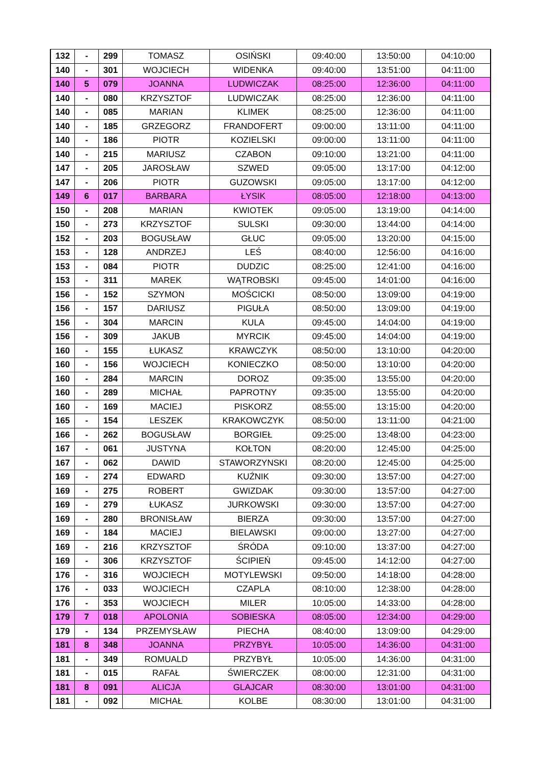| 132 | - | 299 | TOMASZ | OSIŃSKI | 09:40:00 | 13:50:00 | 04:10:00 |
| 140 | - | 301 | WOJCIECH | WIDENKA | 09:40:00 | 13:51:00 | 04:11:00 |
| 140 | 5 | 079 | JOANNA | LUDWICZAK | 08:25:00 | 12:36:00 | 04:11:00 |
| 140 | - | 080 | KRZYSZTOF | LUDWICZAK | 08:25:00 | 12:36:00 | 04:11:00 |
| 140 | - | 085 | MARIAN | KLIMEK | 08:25:00 | 12:36:00 | 04:11:00 |
| 140 | - | 185 | GRZEGORZ | FRANDOFERT | 09:00:00 | 13:11:00 | 04:11:00 |
| 140 | - | 186 | PIOTR | KOZIELSKI | 09:00:00 | 13:11:00 | 04:11:00 |
| 140 | - | 215 | MARIUSZ | CZABON | 09:10:00 | 13:21:00 | 04:11:00 |
| 147 | - | 205 | JAROSŁAW | SZWED | 09:05:00 | 13:17:00 | 04:12:00 |
| 147 | - | 206 | PIOTR | GUZOWSKI | 09:05:00 | 13:17:00 | 04:12:00 |
| 149 | 6 | 017 | BARBARA | ŁYSIK | 08:05:00 | 12:18:00 | 04:13:00 |
| 150 | - | 208 | MARIAN | KWIOTEK | 09:05:00 | 13:19:00 | 04:14:00 |
| 150 | - | 273 | KRZYSZTOF | SULSKI | 09:30:00 | 13:44:00 | 04:14:00 |
| 152 | - | 203 | BOGUSŁAW | GŁUC | 09:05:00 | 13:20:00 | 04:15:00 |
| 153 | - | 128 | ANDRZEJ | LEŚ | 08:40:00 | 12:56:00 | 04:16:00 |
| 153 | - | 084 | PIOTR | DUDZIC | 08:25:00 | 12:41:00 | 04:16:00 |
| 153 | - | 311 | MAREK | WĄTROBSKI | 09:45:00 | 14:01:00 | 04:16:00 |
| 156 | - | 152 | SZYMON | MOŚCICKI | 08:50:00 | 13:09:00 | 04:19:00 |
| 156 | - | 157 | DARIUSZ | PIGUŁA | 08:50:00 | 13:09:00 | 04:19:00 |
| 156 | - | 304 | MARCIN | KULA | 09:45:00 | 14:04:00 | 04:19:00 |
| 156 | - | 309 | JAKUB | MYRCIK | 09:45:00 | 14:04:00 | 04:19:00 |
| 160 | - | 155 | ŁUKASZ | KRAWCZYK | 08:50:00 | 13:10:00 | 04:20:00 |
| 160 | - | 156 | WOJCIECH | KONIECZKO | 08:50:00 | 13:10:00 | 04:20:00 |
| 160 | - | 284 | MARCIN | DOROZ | 09:35:00 | 13:55:00 | 04:20:00 |
| 160 | - | 289 | MICHAŁ | PAPROTNY | 09:35:00 | 13:55:00 | 04:20:00 |
| 160 | - | 169 | MACIEJ | PISKORZ | 08:55:00 | 13:15:00 | 04:20:00 |
| 165 | - | 154 | LESZEK | KRAKOWCZYK | 08:50:00 | 13:11:00 | 04:21:00 |
| 166 | - | 262 | BOGUSŁAW | BORGIEŁ | 09:25:00 | 13:48:00 | 04:23:00 |
| 167 | - | 061 | JUSTYNA | KOŁTON | 08:20:00 | 12:45:00 | 04:25:00 |
| 167 | - | 062 | DAWID | STAWORZYNSKI | 08:20:00 | 12:45:00 | 04:25:00 |
| 169 | - | 274 | EDWARD | KUŹNIK | 09:30:00 | 13:57:00 | 04:27:00 |
| 169 | - | 275 | ROBERT | GWIZDAK | 09:30:00 | 13:57:00 | 04:27:00 |
| 169 | - | 279 | ŁUKASZ | JURKOWSKI | 09:30:00 | 13:57:00 | 04:27:00 |
| 169 | - | 280 | BRONISŁAW | BIERZA | 09:30:00 | 13:57:00 | 04:27:00 |
| 169 | - | 184 | MACIEJ | BIELAWSKI | 09:00:00 | 13:27:00 | 04:27:00 |
| 169 | - | 216 | KRZYSZTOF | ŚRÓDA | 09:10:00 | 13:37:00 | 04:27:00 |
| 169 | - | 306 | KRZYSZTOF | ŚCIPIEŃ | 09:45:00 | 14:12:00 | 04:27:00 |
| 176 | - | 316 | WOJCIECH | MOTYLEWSKI | 09:50:00 | 14:18:00 | 04:28:00 |
| 176 | - | 033 | WOJCIECH | CZAPLA | 08:10:00 | 12:38:00 | 04:28:00 |
| 176 | - | 353 | WOJCIECH | MILER | 10:05:00 | 14:33:00 | 04:28:00 |
| 179 | 7 | 018 | APOLONIA | SOBIESKA | 08:05:00 | 12:34:00 | 04:29:00 |
| 179 | - | 134 | PRZEMYSŁAW | PIECHA | 08:40:00 | 13:09:00 | 04:29:00 |
| 181 | 8 | 348 | JOANNA | PRZYBYŁ | 10:05:00 | 14:36:00 | 04:31:00 |
| 181 | - | 349 | ROMUALD | PRZYBYŁ | 10:05:00 | 14:36:00 | 04:31:00 |
| 181 | - | 015 | RAFAŁ | ŚWIERCZEK | 08:00:00 | 12:31:00 | 04:31:00 |
| 181 | 8 | 091 | ALICJA | GLAJCAR | 08:30:00 | 13:01:00 | 04:31:00 |
| 181 | - | 092 | MICHAŁ | KOLBE | 08:30:00 | 13:01:00 | 04:31:00 |